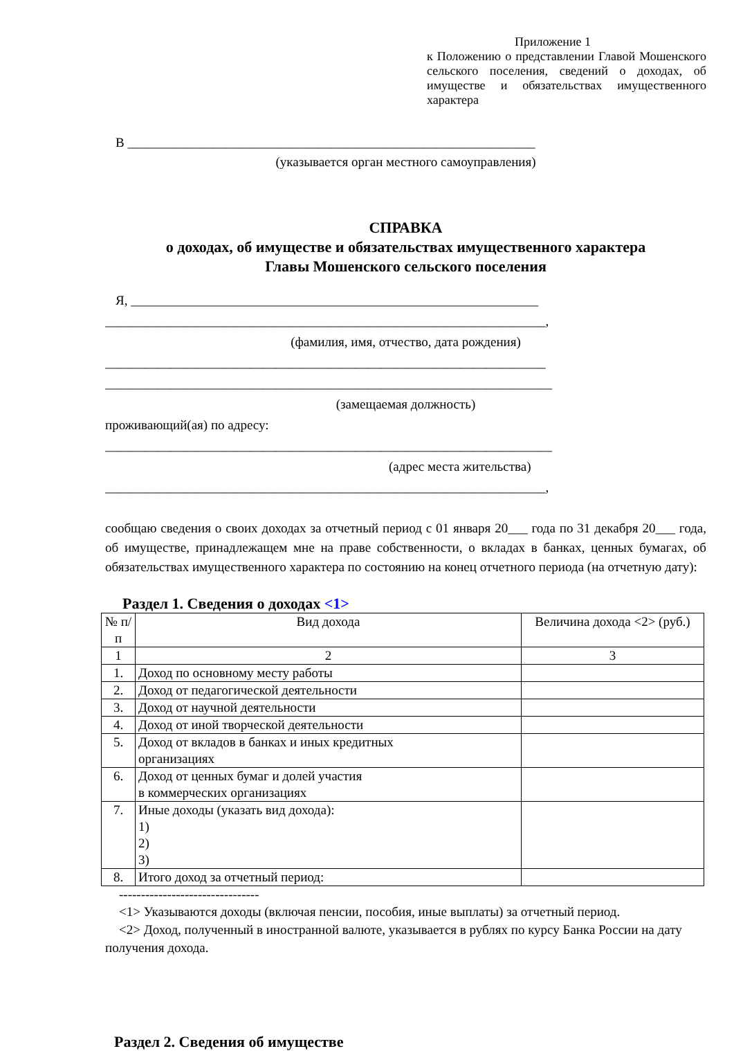Приложение 1
к Положению о представлении Главой Мошенского сельского поселения, сведений о доходах, об имуществе и обязательствах имущественного характера
В ______________________________________________________________
(указывается орган местного самоуправления)
СПРАВКА
о доходах, об имуществе и обязательствах имущественного характера
Главы Мошенского сельского поселения
Я, ______________________________________________________________
___________________________________________________________________,
(фамилия, имя, отчество, дата рождения)
___________________________________________________________________
____________________________________________________________________
(замещаемая должность)
проживающий(ая) по адресу:
____________________________________________________________________
(адрес места жительства)
___________________________________________________________________,
сообщаю сведения о своих доходах за отчетный период с 01 января 20___ года по 31 декабря 20___ года, об имуществе, принадлежащем мне на праве собственности, о вкладах в банках, ценных бумагах, об обязательствах имущественного характера по состоянию на конец отчетного периода (на отчетную дату):
Раздел 1. Сведения о доходах <1>
| № п/п | Вид дохода | Величина дохода <2> (руб.) |
| --- | --- | --- |
| 1 | 2 | 3 |
| 1. | Доход по основному месту работы | |
| 2. | Доход от педагогической деятельности | |
| 3. | Доход от научной деятельности | |
| 4. | Доход от иной творческой деятельности | |
| 5. | Доход от вкладов в банках и иных кредитных организациях | |
| 6. | Доход от ценных бумаг и долей участия в коммерческих организациях | |
| 7. | Иные доходы (указать вид дохода): 1) 2) 3) | |
| 8. | Итого доход за отчетный период: | |
--------------------------------
<1> Указываются доходы (включая пенсии, пособия, иные выплаты) за отчетный период.
<2> Доход, полученный в иностранной валюте, указывается в рублях по курсу Банка России на дату получения дохода.
Раздел 2. Сведения об имуществе